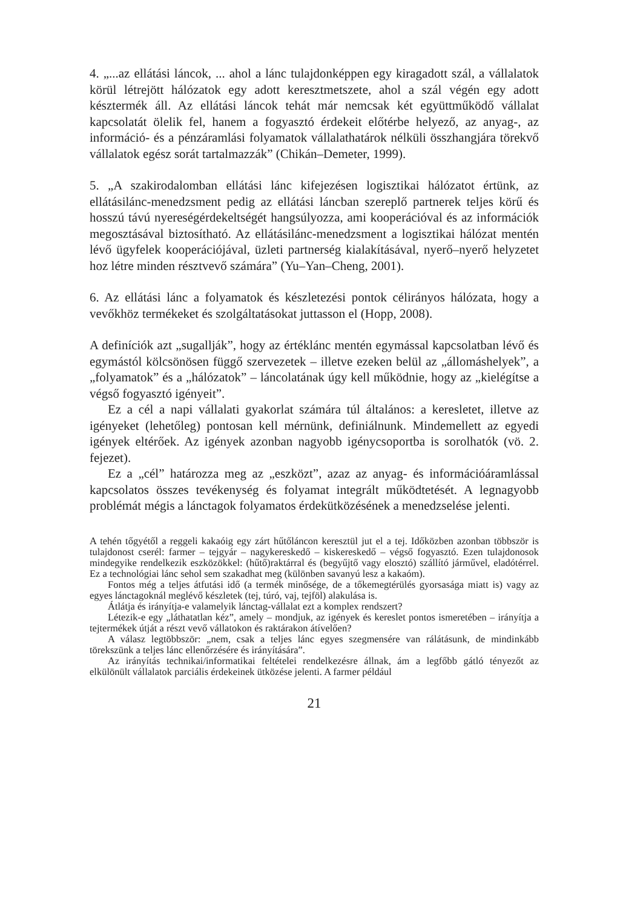4. „...az ellátási láncok, ... ahol a lánc tulajdonképpen egy kiragadott szál, a vállalatok körül létrejött hálózatok egy adott keresztmetszete, ahol a szál végén egy adott késztermék áll. Az ellátási láncok tehát már nemcsak két együttműködő vállalat kapcsolatát ölelik fel, hanem a fogyasztó érdekeit előtérbe helyező, az anyag-, az információ- és a pénzáramlási folyamatok vállalathatárok nélküli összhangjára törekvő vállalatok egész sorát tartalmazzák” (Chikán–Demeter, 1999).
5. „A szakirodalomban ellátási lánc kifejezésen logisztikai hálózatot értünk, az ellátásilánc-menedzsment pedig az ellátási láncban szereplő partnerek teljes körű és hosszú távú nyereségérdekeltségét hangsúlyozza, ami kooperációval és az információk megosztásával biztosítható. Az ellátásilánc-menedzsment a logisztikai hálózat mentén lévő ügyfelek kooperációjával, üzleti partnerség kialakításával, nyerő–nyerő helyzetet hoz létre minden résztvevő számára” (Yu–Yan–Cheng, 2001).
6. Az ellátási lánc a folyamatok és készletezési pontok célirányos hálózata, hogy a vevőkhöz termékeket és szolgáltatásokat juttasson el (Hopp, 2008).
A definíciók azt „sugallják”, hogy az értéklánc mentén egymással kapcsolatban lévő és egymástól kölcsönösen függő szervezetek – illetve ezeken belül az „állomáshelyek”, a „folyamatok” és a „hálózatok” – láncolatának úgy kell működnie, hogy az „kielégítse a végső fogyasztó igényeit”.
Ez a cél a napi vállalati gyakorlat számára túl általános: a keresletet, illetve az igényeket (lehetőleg) pontosan kell mérnünk, definiálnunk. Mindemellett az egyedi igények eltérőek. Az igények azonban nagyobb igénycsoportba is sorolhatók (vö. 2. fejezet).
Ez a „cél” határozza meg az „eszközt”, azaz az anyag- és információáramlással kapcsolatos összes tevékenység és folyamat integrált működtetését. A legnagyobb problémát mégis a lánctagok folyamatos érdekütközésének a menedzselése jelenti.
A tehén tőgyétől a reggeli kakaóig egy zárt hűtőláncon keresztül jut el a tej. Időközben azonban többször is tulajdonost cserél: farmer – tejgyár – nagykereskedő – kiskereskedő – végső fogyasztó. Ezen tulajdonosok mindegyike rendelkezik eszközökkel: (hűtő)raktárral és (begyűjtő vagy elosztó) szállító járművel, eladótérrel. Ez a technológiai lánc sehol sem szakadhat meg (különben savanyú lesz a kakaóm).
Fontos még a teljes átfutási idő (a termék minősége, de a tőkemegtérülés gyorsasága miatt is) vagy az egyes lánctagoknál meglévő készletek (tej, túró, vaj, tejföl) alakulása is.
Átlátja és irányítja-e valamelyik lánctag-vállalat ezt a komplex rendszert?
Létezik-e egy „láthatatlan kéz”, amely – mondjuk, az igények és kereslet pontos ismeretében – irányítja a tejtermékek útját a részt vevő vállatokon és raktárakon átívelően?
A válasz legtöbbször: „nem, csak a teljes lánc egyes szegmensére van rálátásunk, de mindinkább törekszünk a teljes lánc ellenőrzésére és irányítására”.
Az irányítás technikai/informatikai feltételei rendelkezésre állnak, ám a legfőbb gátló tényezőt az elkülönült vállalatok parciális érdekeinek ütközése jelenti. A farmer például
21